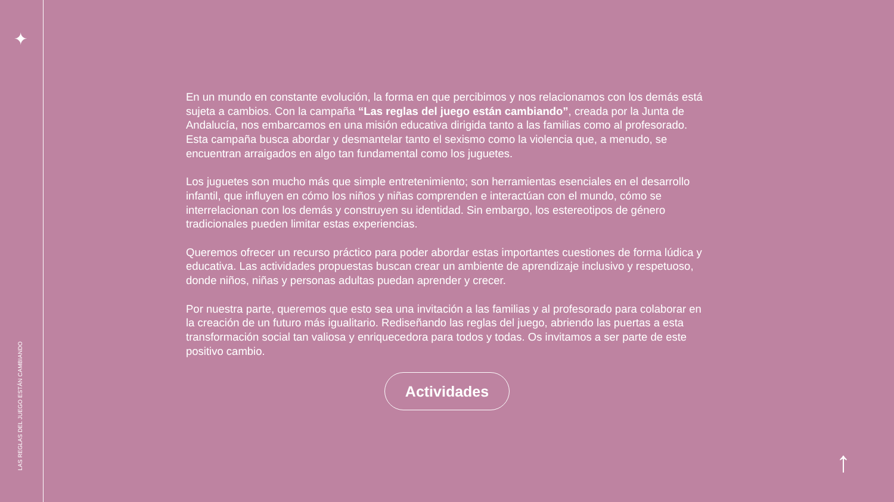✦
LAS REGLAS DEL JUEGO ESTÁN CAMBIANDO
En un mundo en constante evolución, la forma en que percibimos y nos relacionamos con los demás está sujeta a cambios. Con la campaña “Las reglas del juego están cambiando”, creada por la Junta de Andalucía, nos embarcamos en una misión educativa dirigida tanto a las familias como al profesorado. Esta campaña busca abordar y desmantelar tanto el sexismo como la violencia que, a menudo, se encuentran arraigados en algo tan fundamental como los juguetes.
Los juguetes son mucho más que simple entretenimiento; son herramientas esenciales en el desarrollo infantil, que influyen en cómo los niños y niñas comprenden e interactúan con el mundo, cómo se interrelacionan con los demás y construyen su identidad. Sin embargo, los estereotipos de género tradicionales pueden limitar estas experiencias.
Queremos ofrecer un recurso práctico para poder abordar estas importantes cuestiones de forma lúdica y educativa. Las actividades propuestas buscan crear un ambiente de aprendizaje inclusivo y respetuoso, donde niños, niñas y personas adultas puedan aprender y crecer.
Por nuestra parte, queremos que esto sea una invitación a las familias y al profesorado para colaborar en la creación de un futuro más igualitario. Rediseñando las reglas del juego, abriendo las puertas a esta transformación social tan valiosa y enriquecedora para todos y todas. Os invitamos a ser parte de este positivo cambio.
Actividades
↑